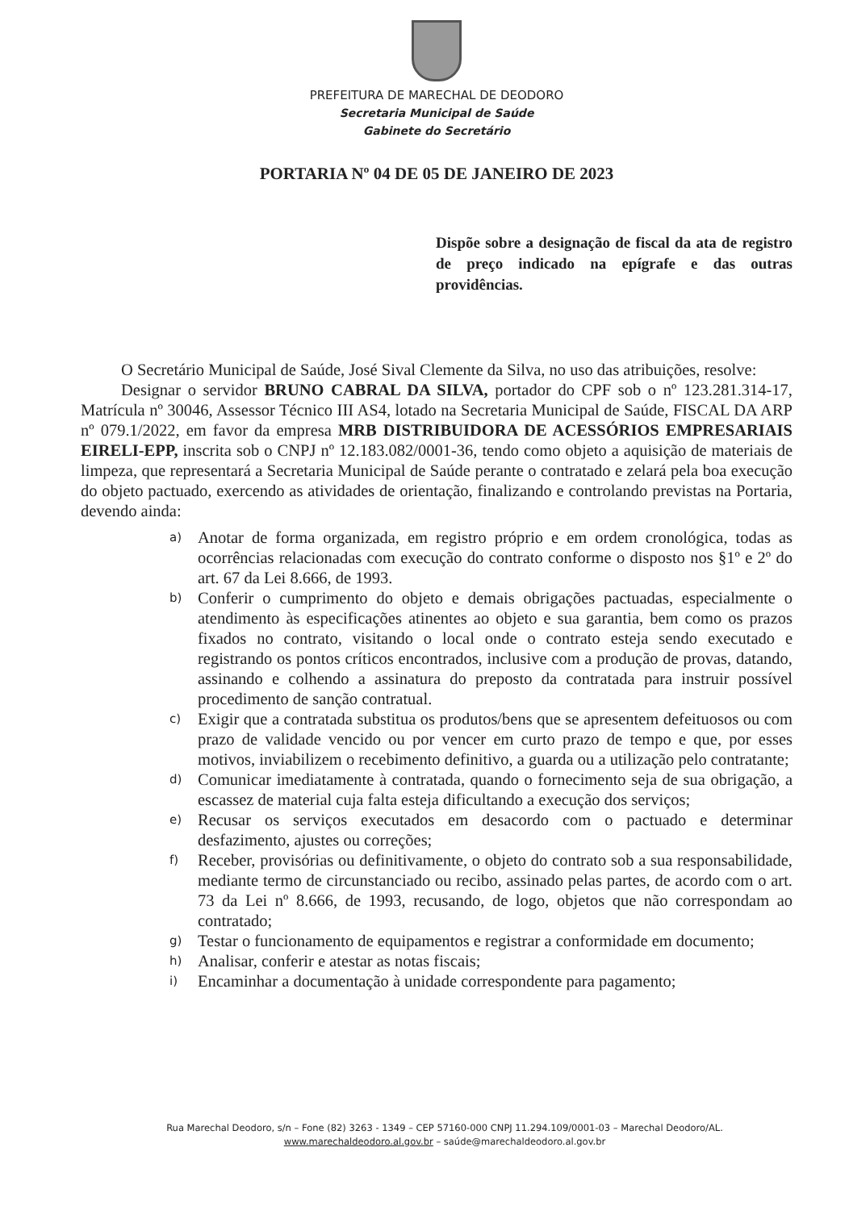PREFEITURA DE MARECHAL DE DEODORO
Secretaria Municipal de Saúde
Gabinete do Secretário
PORTARIA Nº 04 DE 05 DE JANEIRO DE 2023
Dispõe sobre a designação de fiscal da ata de registro de preço indicado na epígrafe e das outras providências.
O Secretário Municipal de Saúde, José Sival Clemente da Silva, no uso das atribuições, resolve:
Designar o servidor BRUNO CABRAL DA SILVA, portador do CPF sob o nº 123.281.314-17, Matrícula nº 30046, Assessor Técnico III AS4, lotado na Secretaria Municipal de Saúde, FISCAL DA ARP nº 079.1/2022, em favor da empresa MRB DISTRIBUIDORA DE ACESSÓRIOS EMPRESARIAIS EIRELI-EPP, inscrita sob o CNPJ nº 12.183.082/0001-36, tendo como objeto a aquisição de materiais de limpeza, que representará a Secretaria Municipal de Saúde perante o contratado e zelará pela boa execução do objeto pactuado, exercendo as atividades de orientação, finalizando e controlando previstas na Portaria, devendo ainda:
a) Anotar de forma organizada, em registro próprio e em ordem cronológica, todas as ocorrências relacionadas com execução do contrato conforme o disposto nos §1º e 2º do art. 67 da Lei 8.666, de 1993.
b) Conferir o cumprimento do objeto e demais obrigações pactuadas, especialmente o atendimento às especificações atinentes ao objeto e sua garantia, bem como os prazos fixados no contrato, visitando o local onde o contrato esteja sendo executado e registrando os pontos críticos encontrados, inclusive com a produção de provas, datando, assinando e colhendo a assinatura do preposto da contratada para instruir possível procedimento de sanção contratual.
c) Exigir que a contratada substitua os produtos/bens que se apresentem defeituosos ou com prazo de validade vencido ou por vencer em curto prazo de tempo e que, por esses motivos, inviabilizem o recebimento definitivo, a guarda ou a utilização pelo contratante;
d) Comunicar imediatamente à contratada, quando o fornecimento seja de sua obrigação, a escassez de material cuja falta esteja dificultando a execução dos serviços;
e) Recusar os serviços executados em desacordo com o pactuado e determinar desfazimento, ajustes ou correções;
f) Receber, provisórias ou definitivamente, o objeto do contrato sob a sua responsabilidade, mediante termo de circunstanciado ou recibo, assinado pelas partes, de acordo com o art. 73 da Lei nº 8.666, de 1993, recusando, de logo, objetos que não correspondam ao contratado;
g) Testar o funcionamento de equipamentos e registrar a conformidade em documento;
h) Analisar, conferir e atestar as notas fiscais;
i) Encaminhar a documentação à unidade correspondente para pagamento;
Rua Marechal Deodoro, s/n – Fone (82) 3263 - 1349 – CEP 57160-000 CNPJ 11.294.109/0001-03 – Marechal Deodoro/AL.
www.marechaldeodoro.al.gov.br – saúde@marechaldeodoro.al.gov.br